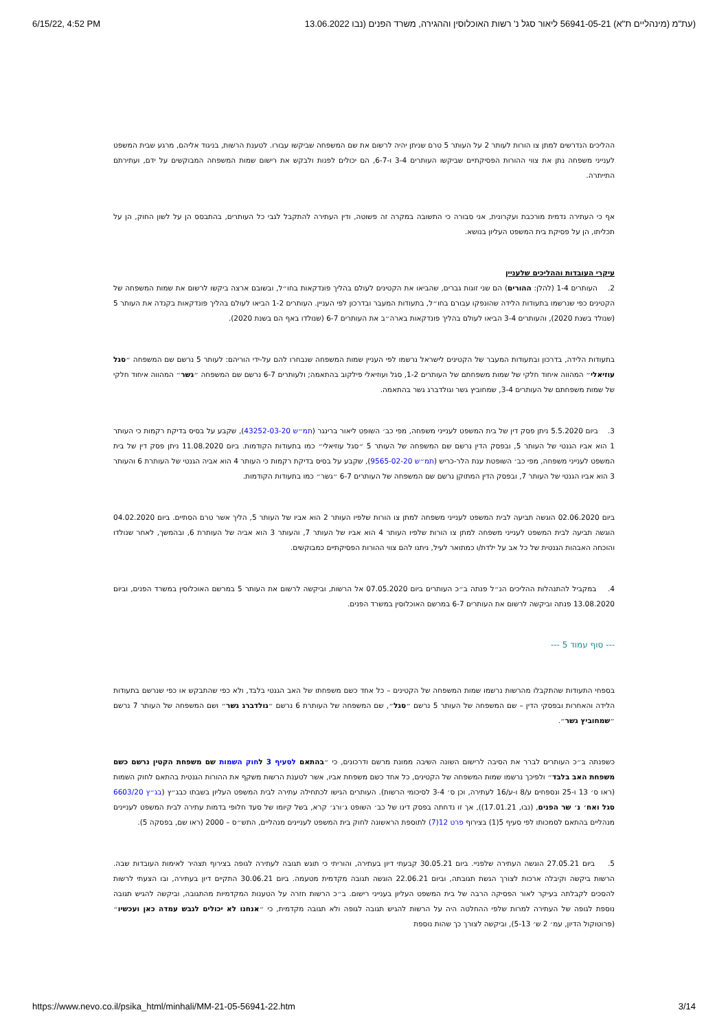6/15/22, 4:52 PM (עת"מ (מינהליים ת"א) 56941-05-21 ליאור סגל נ' רשות האוכלוסין וההגירה, משרד הפנים (נבו 13.06.2022
ההליכים הנדרשים למתן צו הורות לעותר 2 על העותר 5 טרם שניתן יהיה לרשום את שם המשפחה שביקשו עבורו. לטענת הרשות, בניגוד אליהם, מרגע שבית המשפט לענייני משפחה נתן את צווי ההורות הפסיקתיים שביקשו העותרים 3-4 ו-6-7, הם יכולים לפנות ולבקש את רישום שמות המשפחה המבוקשים על ידם, ועתירתם התייתרה.
אף כי העתירה נדמית מורכבת ועקרונית, אני סבורה כי התשובה במקרה זה פשוטה, ודין העתירה להתקבל לגבי כל העותרים, בהתבסס הן על לשון החוק, הן על תכליתו, הן על פסיקת בית המשפט העליון בנושא.
עיקרי העובדות וההליכים שלעניין
2. העותרים 1-4 (להלן: ההורים) הם שני זוגות גברים, שהביאו את הקטינים לעולם בהליך פונדקאות בחו״ל, ובשובם ארצה ביקשו לרשום את שמות המשפחה של הקטינים כפי שנרשמו בתעודות הלידה שהונפקו עבורם בחו״ל, בתעודות המעבר ובדרכון לפי העניין. העותרים 1-2 הביאו לעולם בהליך פונדקאות בקנדה את העותר 5 (שנולד בשנת 2020), והעותרים 3-4 הביאו לעולם בהליך פונדקאות בארה״ב את העותרים 6-7 (שנולדו באף הם בשנת 2020).
בתעודות הלידה, בדרכון ובתעודות המעבר של הקטינים לישראל נרשמו לפי העניין שמות המשפחה שנבחרו להם על-ידי הוריהם: לעותר 5 נרשם שם המשפחה ״סגל עוזיאלי״ המהווה איחוד חלקי של שמות משפחתם של העותרים 1-2, סגל ועוזיאלי פילקוב בהתאמה; ולעותרים 6-7 נרשם שם המשפחה ״גשר״ המהווה איחוד חלקי של שמות משפחתם של העותרים 3-4, שמחוביץ גשר וגולדברג גשר בהתאמה.
3. ביום 5.5.2020 ניתן פסק דין של בית המשפט לענייני משפחה, מפי כב׳ השופט ליאור ברינגר (תמ״ש 43252-03-20), שקבע על בסיס בדיקת רקמות כי העותר 1 הוא אביו הגנטי של העותר 5, ובפסק הדין נרשם שם המשפחה של העותר 5 ״סגל עוזיאלי״ כמו בתעודות הקודמות. ביום 11.08.2020 ניתן פסק דין של בית המשפט לענייני משפחה, מפי כב׳ השופטת ענת הלר-כריש (תמ״ש 9565-02-20), שקבע על בסיס בדיקת רקמות כי העותר 4 הוא אביה הגנטי של העותרת 6 והעותר 3 הוא אביו הגנטי של העותר 7, ובפסק הדין המתוקן נרשם שם המשפחה של העותרים 6-7 ״גשר״ כמו בתעודות הקודמות.
ביום 02.06.2020 הוגשה תביעה לבית המשפט לענייני משפחה למתן צו הורות שלפיו העותר 2 הוא אביו של העותר 5, הליך אשר טרם הסתיים. ביום 04.02.2020 הוגשה תביעה לבית המשפט לענייני משפחה למתן צו הורות שלפיו העותר 4 הוא אביו של העותר 7, והעותר 3 הוא אביה של העותרת 6, ובהמשך, לאחר שנולדו והוכחה האבהות הגנטית של כל אב על ילדת/ו כמתואר לעיל, ניתנו להם צווי ההורות הפסיקתיים כמבוקשים.
4. במקביל להתנהלות ההליכים הנ״ל פנתה ב״כ העותרים ביום 07.05.2020 אל הרשות, וביקשה לרשום את העותר 5 במרשם האוכלוסין במשרד הפנים, וביום 13.08.2020 פנתה וביקשה לרשום את העותרים 6-7 במרשם האוכלוסין במשרד הפנים.
--- סוף עמוד 5 ---
בספחי התעודות שהתקבלו מהרשות נרשמו שמות המשפחה של הקטינים – כל אחד כשם משפחתו של האב הגנטי בלבד, ולא כפי שהתבקש או כפי שנרשם בתעודות הלידה והאחרות ובפסקי הדין – שם המשפחה של העותר 5 נרשם ״סגל״, שם המשפחה של העותרת 6 נרשם ״גולדברג גשר״ ושם המשפחה של העותר 7 נרשם ״שמחוביץ גשר״.
כשפנתה ב״כ העותרים לברר את הסיבה לרישום השונה השיבה ממונת מרשם ודרכונים, כי ״בהתאם לסעיף 3 לחוק השמות שם משפחת הקטין נרשם כשם משפחת האב בלבד״ ולפיכך נרשמו שמות המשפחה של הקטינים, כל אחד כשם משפחת אביו, אשר לטענת הרשות משקף את ההורות הגנטית בהתאם לחוק השמות (ראו ס׳ 13 ו-25 ונספחים ע/8 ו-ע/16 לעתירה, וכן ס׳ 3-4 לסיכומי הרשות). העותרים הגישו לכתחילה עתירה לבית המשפט העליון בשבתו כבג״ץ (בג״ץ 6603/20 סגל ואח׳ נ׳ שר הפנים, (נבו, 17.01.21)), אך זו נדחתה בפסק דינו של כב׳ השופט ג׳ורג׳ קרא, בשל קיומו של סעד חלופי בדמות עתירה לבית המשפט לעניינים מנהליים בהתאם לסמכותו לפי סעיף 5(1) בצירוף פרט 12(7) לתוספת הראשונה לחוק בית המשפט לעניינים מנהליים, התש״ס – 2000 (ראו שם, בפסקה 5).
5. ביום 27.05.21 הוגשה העתירה שלפניי. ביום 30.05.21 קבעתי דיון בעתירה, והוריתי כי תוגש תגובה לעתירה לגופה בצירוף תצהיר לאימות העובדות שבה. הרשות ביקשה וקיבלה ארכות לצורך הגשת תגובתה, וביום 22.06.21 הוגשה תגובה מקדמית מטעמה. ביום 30.06.21 התקיים דיון בעתירה, ובו הצעתי לרשות להסכים לקבלתה בעיקר לאור הפסיקה הרבה של בית המשפט העליון בענייני רישום. ב״כ הרשות חזרה על הטענות המקדמיות מהתגובה, וביקשה להגיש תגובה נוספת לגופה של העתירה למרות שלפי ההחלטה היה על הרשות להגיש תגובה לגופה ולא תגובה מקדמית, כי ״אנחנו לא יכולים לגבש עמדה כאן ועכשיו״ (פרוטוקול הדיון, עמ׳ 2 ש׳ 5-13), וביקשה לצורך כך שהות נוספת
https://www.nevo.co.il/psika_html/minhali/MM-21-05-56941-22.htm 3/14